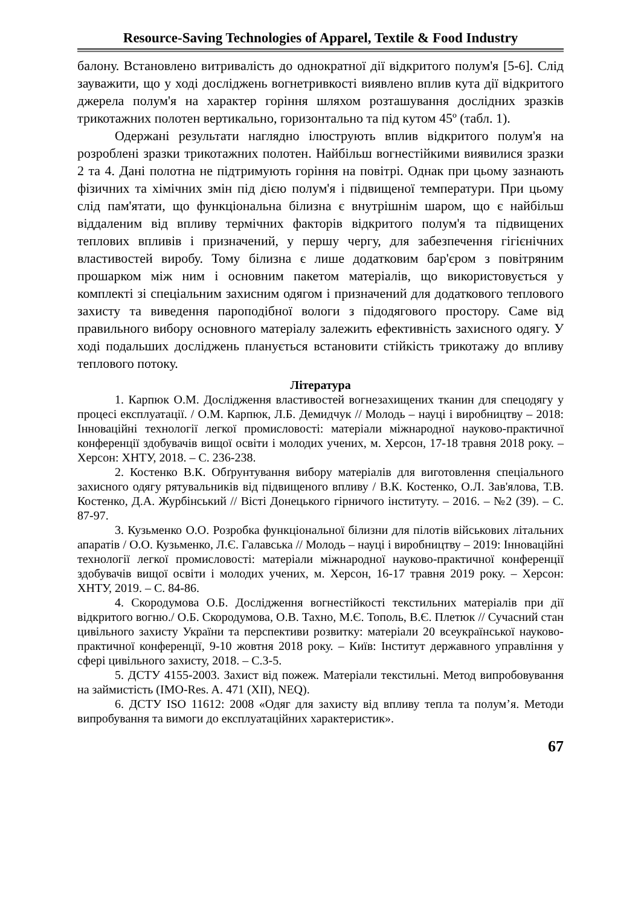Resource-Saving Technologies of Apparel, Textile & Food Industry
балону. Встановлено витривалість до однократної дії відкритого полум'я [5-6]. Слід зауважити, що у ході досліджень вогнетривкості виявлено вплив кута дії відкритого джерела полум'я на характер горіння шляхом розташування дослідних зразків трикотажних полотен вертикально, горизонтально та під кутом 45º (табл. 1).
Одержані результати наглядно ілюструють вплив відкритого полум'я на розроблені зразки трикотажних полотен. Найбільш вогнестійкими виявилися зразки 2 та 4. Дані полотна не підтримують горіння на повітрі. Однак при цьому зазнають фізичних та хімічних змін під дією полум'я і підвищеної температури. При цьому слід пам'ятати, що функціональна білизна є внутрішнім шаром, що є найбільш віддаленим від впливу термічних факторів відкритого полум'я та підвищених теплових впливів і призначений, у першу чергу, для забезпечення гігієнічних властивостей виробу. Тому білизна є лише додатковим бар'єром з повітряним прошарком між ним і основним пакетом матеріалів, що використовується у комплекті зі спеціальним захисним одягом і призначений для додаткового теплового захисту та виведення пароподібної вологи з підодягового простору. Саме від правильного вибору основного матеріалу залежить ефективність захисного одягу. У ході подальших досліджень планується встановити стійкість трикотажу до впливу теплового потоку.
Література
1. Карпюк О.М. Дослідження властивостей вогнезахищених тканин для спецодягу у процесі експлуатації. / О.М. Карпюк, Л.Б. Демидчук // Молодь – науці і виробництву – 2018: Інноваційні технології легкої промисловості: матеріали міжнародної науково-практичної конференції здобувачів вищої освіти і молодих учених, м. Херсон, 17-18 травня 2018 року. – Херсон: ХНТУ, 2018. – С. 236-238.
2. Костенко В.К. Обґрунтування вибору матеріалів для виготовлення спеціального захисного одягу рятувальників від підвищеного впливу / В.К. Костенко, О.Л. Зав'ялова, Т.В. Костенко, Д.А. Журбінський // Вісті Донецького гірничого інституту. – 2016. – №2 (39). – С. 87-97.
3. Кузьменко О.О. Розробка функціональної білизни для пілотів військових літальних апаратів / О.О. Кузьменко, Л.Є. Галавська // Молодь – науці і виробництву – 2019: Інноваційні технології легкої промисловості: матеріали міжнародної науково-практичної конференції здобувачів вищої освіти і молодих учених, м. Херсон, 16-17 травня 2019 року. – Херсон: ХНТУ, 2019. – С. 84-86.
4. Скородумова О.Б. Дослідження вогнестійкості текстильних матеріалів при дії відкритого вогню./ О.Б. Скородумова, О.В. Тахно, М.Є. Тополь, В.Є. Плетюк // Сучасний стан цивільного захисту України та перспективи розвитку: матеріали 20 всеукраїнської науково-практичної конференції, 9-10 жовтня 2018 року. – Київ: Інститут державного управління у сфері цивільного захисту, 2018. – С.3-5.
5. ДСТУ 4155-2003. Захист від пожеж. Матеріали текстильні. Метод випробовування на займистість (IMO-Res. A. 471 (XII), NEQ).
6. ДСТУ ISO 11612: 2008 «Одяг для захисту від впливу тепла та полум’я. Методи випробування та вимоги до експлуатаційних характеристик».
67